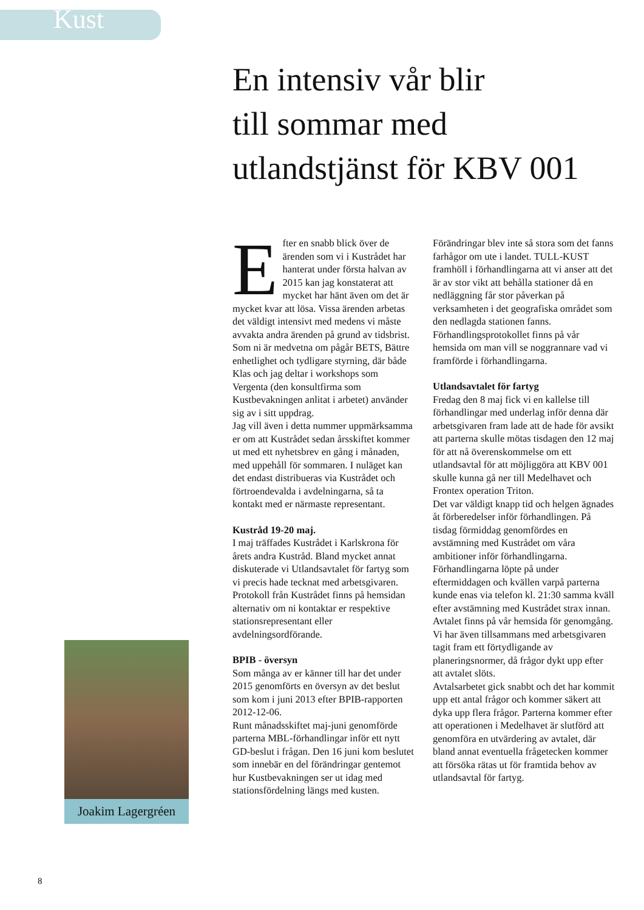Kust
En intensiv vår blir
till sommar med
utlandstjänst för KBV 001
Efter en snabb blick över de ärenden som vi i Kustrådet har hanterat under första halvan av 2015 kan jag konstaterat att mycket har hänt även om det är mycket kvar att lösa. Vissa ärenden arbetas det väldigt intensivt med medens vi måste avvakta andra ärenden på grund av tidsbrist. Som ni är medvetna om pågår BETS, Bättre enhetlighet och tydligare styrning, där både Klas och jag deltar i workshops som Vergenta (den konsultfirma som Kustbevakningen anlitat i arbetet) använder sig av i sitt uppdrag.
Jag vill även i detta nummer uppmärksamma er om att Kustrådet sedan årsskiftet kommer ut med ett nyhetsbrev en gång i månaden, med uppehåll för sommaren. I nuläget kan det endast distribueras via Kustrådet och förtroendevalda i avdelningarna, så ta kontakt med er närmaste representant.
Kustråd 19-20 maj.
I maj träffades Kustrådet i Karlskrona för årets andra Kustråd. Bland mycket annat diskuterade vi Utlandsavtalet för fartyg som vi precis hade tecknat med arbetsgivaren. Protokoll från Kustrådet finns på hemsidan alternativ om ni kontaktar er respektive stationsrepresentant eller avdelningsordförande.
BPIB - översyn
Som många av er känner till har det under 2015 genomförts en översyn av det beslut som kom i juni 2013 efter BPIB-rapporten 2012-12-06.
Runt månadsskiftet maj-juni genomförde parterna MBL-förhandlingar inför ett nytt GD-beslut i frågan. Den 16 juni kom beslutet som innebär en del förändringar gentemot hur Kustbevakningen ser ut idag med stationsfördelning längs med kusten. Förändringar blev inte så stora som det fanns farhågor om ute i landet. TULL-KUST framhöll i förhandlingarna att vi anser att det är av stor vikt att behålla stationer då en nedläggning får stor påverkan på verksamheten i det geografiska området som den nedlagda stationen fanns.
Förhandlingsprotokollet finns på vår hemsida om man vill se noggrannare vad vi framförde i förhandlingarna.
Utlandsavtalet för fartyg
Fredag den 8 maj fick vi en kallelse till förhandlingar med underlag inför denna där arbetsgivaren fram lade att de hade för avsikt att parterna skulle mötas tisdagen den 12 maj för att nå överenskommelse om ett utlandsavtal för att möjliggöra att KBV 001 skulle kunna gå ner till Medelhavet och Frontex operation Triton.
Det var väldigt knapp tid och helgen ägnades åt förberedelser inför förhandlingen. På tisdag förmiddag genomfördes en avstämning med Kustrådet om våra ambitioner inför förhandlingarna.
Förhandlingarna löpte på under eftermiddagen och kvällen varpå parterna kunde enas via telefon kl. 21:30 samma kväll efter avstämning med Kustrådet strax innan.
Avtalet finns på vår hemsida för genomgång. Vi har även tillsammans med arbetsgivaren tagit fram ett förtydligande av planeringsnormer, då frågor dykt upp efter att avtalet slöts.
Avtalsarbetet gick snabbt och det har kommit upp ett antal frågor och kommer säkert att dyka upp flera frågor. Parterna kommer efter att operationen i Medelhavet är slutförd att genomföra en utvärdering av avtalet, där bland annat eventuella frågetecken kommer att försöka rätas ut för framtida behov av utlandsavtal för fartyg.
Joakim Lagergréen
8